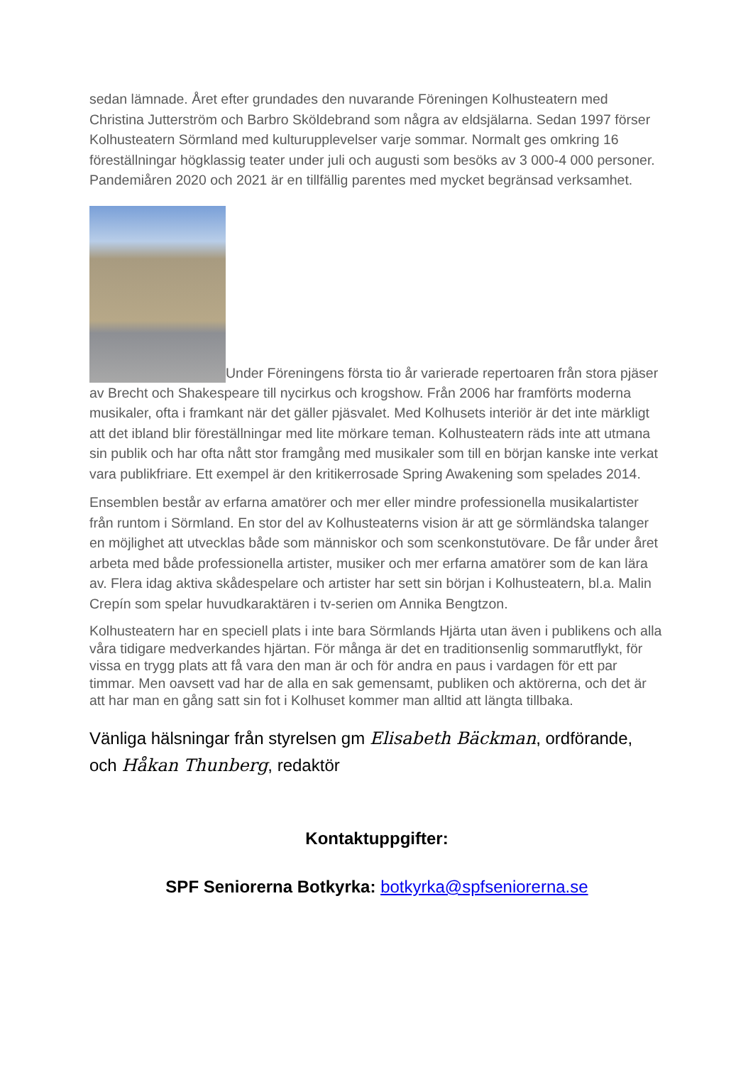sedan lämnade. Året efter grundades den nuvarande Föreningen Kolhusteatern med Christina Jutterström och Barbro Sköldebrand som några av eldsjälarna. Sedan 1997 förser Kolhusteatern Sörmland med kulturupplevelser varje sommar. Normalt ges omkring 16 föreställningar högklassig teater under juli och augusti som besöks av 3 000-4 000 personer. Pandemiåren 2020 och 2021 är en tillfällig parentes med mycket begränsad verksamhet.
Under Föreningens första tio år varierade repertoaren från stora pjäser av Brecht och Shakespeare till nycirkus och krogshow. Från 2006 har framförts moderna musikaler, ofta i framkant när det gäller pjäsvalet. Med Kolhusets interiör är det inte märkligt att det ibland blir föreställningar med lite mörkare teman. Kolhusteatern räds inte att utmana sin publik och har ofta nått stor framgång med musikaler som till en början kanske inte verkat vara publikfriare. Ett exempel är den kritikerrosade Spring Awakening som spelades 2014.
Ensemblen består av erfarna amatörer och mer eller mindre professionella musikalartister från runtom i Sörmland. En stor del av Kolhusteaterns vision är att ge sörmländska talanger en möjlighet att utvecklas både som människor och som scenkonstutövare. De får under året arbeta med både professionella artister, musiker och mer erfarna amatörer som de kan lära av. Flera idag aktiva skådespelare och artister har sett sin början i Kolhusteatern, bl.a. Malin Crepín som spelar huvudkaraktären i tv-serien om Annika Bengtzon.
Kolhusteatern har en speciell plats i inte bara Sörmlands Hjärta utan även i publikens och alla våra tidigare medverkandes hjärtan. För många är det en traditionsenlig sommarutflykt, för vissa en trygg plats att få vara den man är och för andra en paus i vardagen för ett par timmar. Men oavsett vad har de alla en sak gemensamt, publiken och aktörerna, och det är att har man en gång satt sin fot i Kolhuset kommer man alltid att längta tillbaka.
Vänliga hälsningar från styrelsen gm Elisabeth Bäckman, ordförande,
och Håkan Thunberg, redaktör
Kontaktuppgifter:
SPF Seniorerna Botkyrka: botkyrka@spfseniorerna.se